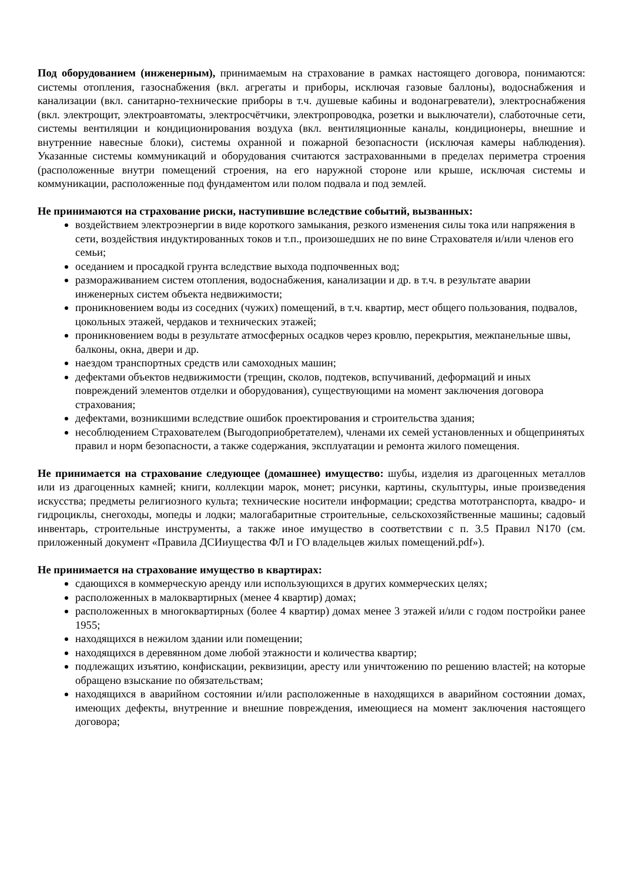Под оборудованием (инженерным), принимаемым на страхование в рамках настоящего договора, понимаются: системы отопления, газоснабжения (вкл. агрегаты и приборы, исключая газовые баллоны), водоснабжения и канализации (вкл. санитарно-технические приборы в т.ч. душевые кабины и водонагреватели), электроснабжения (вкл. электрощит, электроавтоматы, электросчётчики, электропроводка, розетки и выключатели), слаботочные сети, системы вентиляции и кондиционирования воздуха (вкл. вентиляционные каналы, кондиционеры, внешние и внутренние навесные блоки), системы охранной и пожарной безопасности (исключая камеры наблюдения). Указанные системы коммуникаций и оборудования считаются застрахованными в пределах периметра строения (расположенные внутри помещений строения, на его наружной стороне или крыше, исключая системы и коммуникации, расположенные под фундаментом или полом подвала и под землей.
Не принимаются на страхование риски, наступившие вследствие событий, вызванных:
воздействием электроэнергии в виде короткого замыкания, резкого изменения силы тока или напряжения в сети, воздействия индуктированных токов и т.п., произошедших не по вине Страхователя и/или членов его семьи;
оседанием и просадкой грунта вследствие выхода подпочвенных вод;
размораживанием систем отопления, водоснабжения, канализации и др. в т.ч. в результате аварии инженерных систем объекта недвижимости;
проникновением воды из соседних (чужих) помещений, в т.ч. квартир, мест общего пользования, подвалов, цокольных этажей, чердаков и технических этажей;
проникновением воды в результате атмосферных осадков через кровлю, перекрытия, межпанельные швы, балконы, окна, двери и др.
наездом транспортных средств или самоходных машин;
дефектами объектов недвижимости (трещин, сколов, подтеков, вспучиваний, деформаций и иных повреждений элементов отделки и оборудования), существующими на момент заключения договора страхования;
дефектами, возникшими вследствие ошибок проектирования и строительства здания;
несоблюдением Страхователем (Выгодоприобретателем), членами их семей установленных и общепринятых правил и норм безопасности, а также содержания, эксплуатации и ремонта жилого помещения.
Не принимается на страхование следующее (домашнее) имущество: шубы, изделия из драгоценных металлов или из драгоценных камней; книги, коллекции марок, монет; рисунки, картины, скульптуры, иные произведения искусства; предметы религиозного культа; технические носители информации; средства мототранспорта, квадро- и гидроциклы, снегоходы, мопеды и лодки; малогабаритные строительные, сельскохозяйственные машины; садовый инвентарь, строительные инструменты, а также иное имущество в соответствии с п. 3.5 Правил N170 (см. приложенный документ «Правила ДСИиущества ФЛ и ГО владельцев жилых помещений.pdf»).
Не принимается на страхование имущество в квартирах:
сдающихся в коммерческую аренду или использующихся в других коммерческих целях;
расположенных в малоквартирных (менее 4 квартир) домах;
расположенных в многоквартирных (более 4 квартир) домах менее 3 этажей и/или с годом постройки ранее 1955;
находящихся в нежилом здании или помещении;
находящихся в деревянном доме любой этажности и количества квартир;
подлежащих изъятию, конфискации, реквизиции, аресту или уничтожению по решению властей; на которые обращено взыскание по обязательствам;
находящихся в аварийном состоянии и/или расположенные в находящихся в аварийном состоянии домах, имеющих дефекты, внутренние и внешние повреждения, имеющиеся на момент заключения настоящего договора;